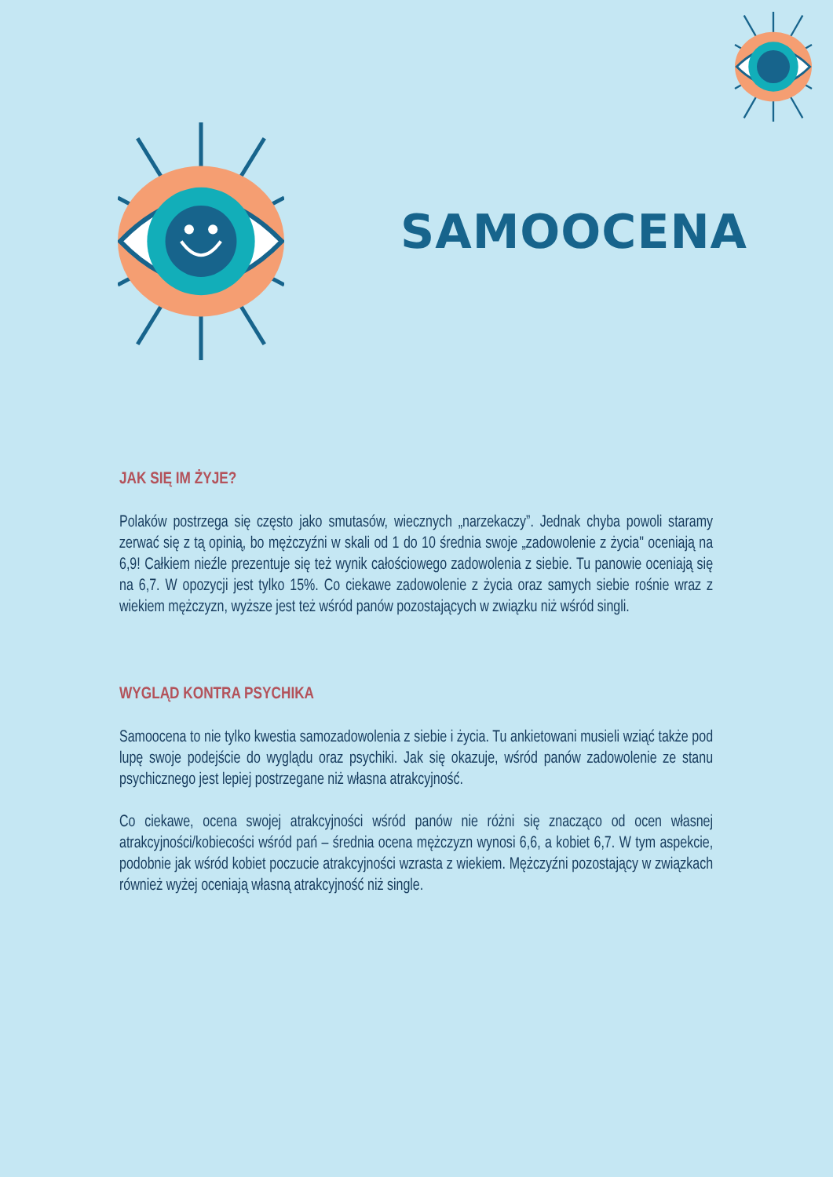SAMOOCENA
JAK SIĘ IM ŻYJE?
Polaków postrzega się często jako smutasów, wiecznych „narzekaczy”. Jednak chyba powoli staramy zerwać się z tą opinią, bo mężczyźni w skali od 1 do 10 średnia swoje „zadowolenie z życia" oceniają na 6,9! Całkiem nieźle prezentuje się też wynik całościowego zadowolenia z siebie. Tu panowie oceniają się na 6,7. W opozycji jest tylko 15%. Co ciekawe zadowolenie z życia oraz samych siebie rośnie wraz z wiekiem mężczyzn, wyższe jest też wśród panów pozostających w związku niż wśród singli.
WYGLĄD KONTRA PSYCHIKA
Samoocena to nie tylko kwestia samozadowolenia z siebie i życia. Tu ankietowani musieli wziąć także pod lupę swoje podejście do wyglądu oraz psychiki. Jak się okazuje, wśród panów zadowolenie ze stanu psychicznego jest lepiej postrzegane niż własna atrakcyjność.
Co ciekawe, ocena swojej atrakcyjności wśród panów nie różni się znacząco od ocen własnej atrakcyjności/kobiecości wśród pań – średnia ocena mężczyzn wynosi 6,6, a kobiet 6,7. W tym aspekcie, podobnie jak wśród kobiet poczucie atrakcyjności wzrasta z wiekiem. Mężczyźni pozostający w związkach również wyżej oceniają własną atrakcyjność niż single.